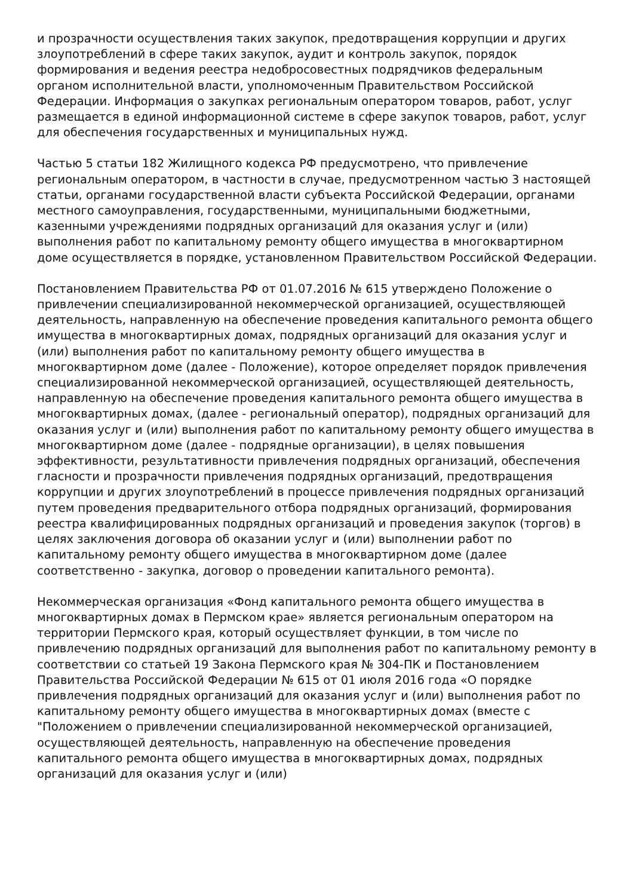и прозрачности осуществления таких закупок, предотвращения коррупции и других злоупотреблений в сфере таких закупок, аудит и контроль закупок, порядок формирования и ведения реестра недобросовестных подрядчиков федеральным органом исполнительной власти, уполномоченным Правительством Российской Федерации. Информация о закупках региональным оператором товаров, работ, услуг размещается в единой информационной системе в сфере закупок товаров, работ, услуг для обеспечения государственных и муниципальных нужд.
Частью 5 статьи 182 Жилищного кодекса РФ предусмотрено, что привлечение региональным оператором, в частности в случае, предусмотренном частью 3 настоящей статьи, органами государственной власти субъекта Российской Федерации, органами местного самоуправления, государственными, муниципальными бюджетными, казенными учреждениями подрядных организаций для оказания услуг и (или) выполнения работ по капитальному ремонту общего имущества в многоквартирном доме осуществляется в порядке, установленном Правительством Российской Федерации.
Постановлением Правительства РФ от 01.07.2016 № 615 утверждено Положение о привлечении специализированной некоммерческой организацией, осуществляющей деятельность, направленную на обеспечение проведения капитального ремонта общего имущества в многоквартирных домах, подрядных организаций для оказания услуг и (или) выполнения работ по капитальному ремонту общего имущества в многоквартирном доме (далее - Положение), которое определяет порядок привлечения специализированной некоммерческой организацией, осуществляющей деятельность, направленную на обеспечение проведения капитального ремонта общего имущества в многоквартирных домах, (далее - региональный оператор), подрядных организаций для оказания услуг и (или) выполнения работ по капитальному ремонту общего имущества в многоквартирном доме (далее - подрядные организации), в целях повышения эффективности, результативности привлечения подрядных организаций, обеспечения гласности и прозрачности привлечения подрядных организаций, предотвращения коррупции и других злоупотреблений в процессе привлечения подрядных организаций путем проведения предварительного отбора подрядных организаций, формирования реестра квалифицированных подрядных организаций и проведения закупок (торгов) в целях заключения договора об оказании услуг и (или) выполнении работ по капитальному ремонту общего имущества в многоквартирном доме (далее соответственно - закупка, договор о проведении капитального ремонта).
Некоммерческая организация «Фонд капитального ремонта общего имущества в многоквартирных домах в Пермском крае» является региональным оператором на территории Пермского края, который осуществляет функции, в том числе по привлечению подрядных организаций для выполнения работ по капитальному ремонту в соответствии со статьей 19 Закона Пермского края № 304-ПК и Постановлением Правительства Российской Федерации № 615 от 01 июля 2016 года «О порядке привлечения подрядных организаций для оказания услуг и (или) выполнения работ по капитальному ремонту общего имущества в многоквартирных домах (вместе с "Положением о привлечении специализированной некоммерческой организацией, осуществляющей деятельность, направленную на обеспечение проведения капитального ремонта общего имущества в многоквартирных домах, подрядных организаций для оказания услуг и (или)